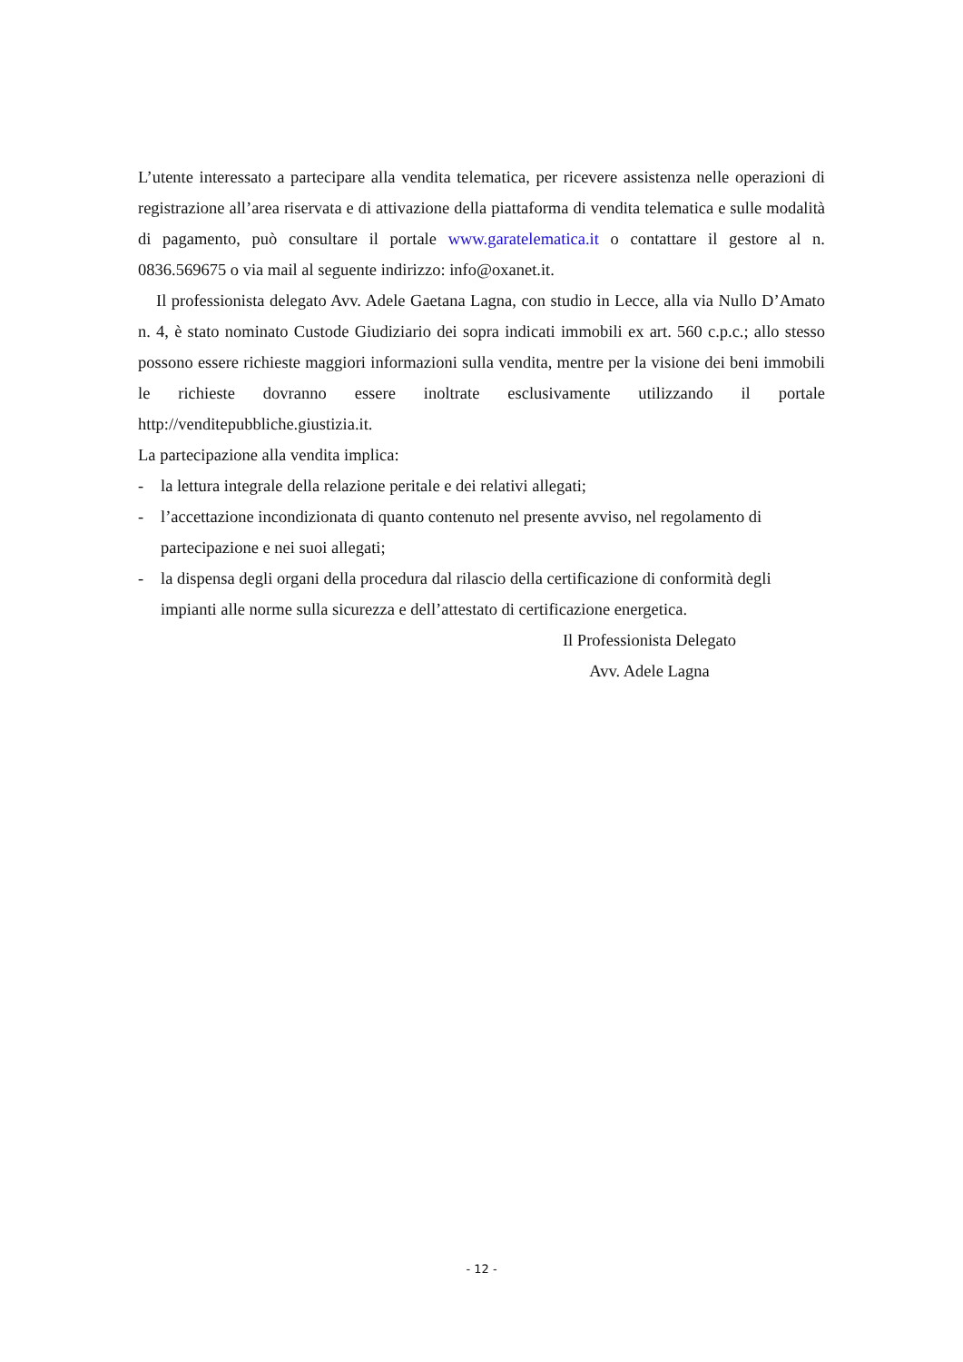L’utente interessato a partecipare alla vendita telematica, per ricevere assistenza nelle operazioni di registrazione all’area riservata e di attivazione della piattaforma di vendita telematica e sulle modalità di pagamento, può consultare il portale www.garatelematica.it o contattare il gestore al n. 0836.569675 o via mail al seguente indirizzo: info@oxanet.it.
Il professionista delegato Avv. Adele Gaetana Lagna, con studio in Lecce, alla via Nullo D’Amato n. 4, è stato nominato Custode Giudiziario dei sopra indicati immobili ex art. 560 c.p.c.; allo stesso possono essere richieste maggiori informazioni sulla vendita, mentre per la visione dei beni immobili le richieste dovranno essere inoltrate esclusivamente utilizzando il portale http://venditepubbliche.giustizia.it.
La partecipazione alla vendita implica:
- la lettura integrale della relazione peritale e dei relativi allegati;
- l’accettazione incondizionata di quanto contenuto nel presente avviso, nel regolamento di partecipazione e nei suoi allegati;
- la dispensa degli organi della procedura dal rilascio della certificazione di conformità degli impianti alle norme sulla sicurezza e dell’attestato di certificazione energetica.
Il Professionista Delegato
Avv. Adele Lagna
- 12 -